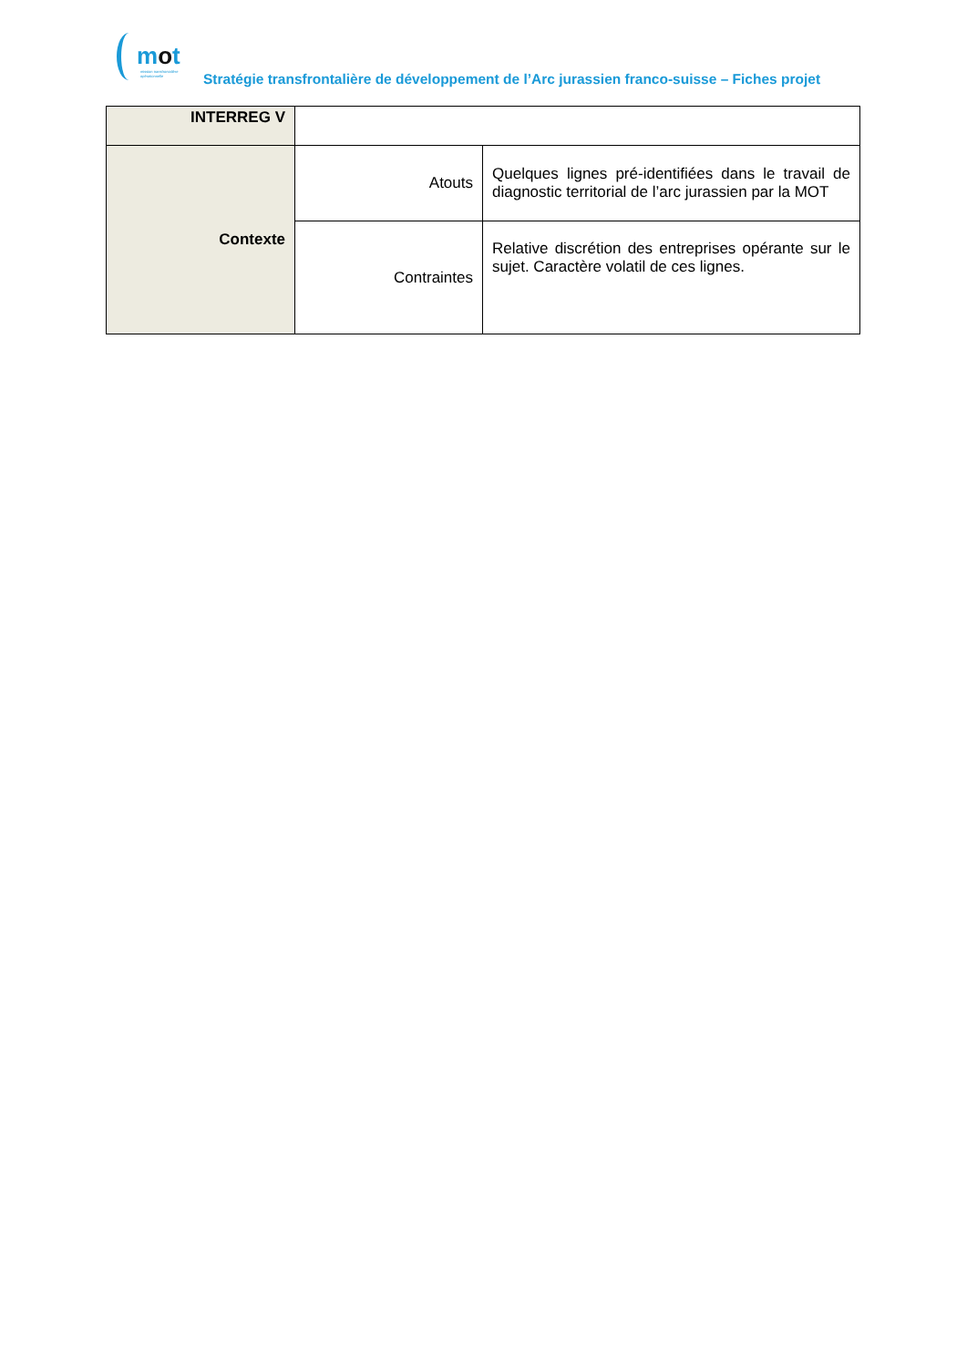mot
mission transfrontalière opérationnelle
Stratégie transfrontalière de développement de l’Arc jurassien franco-suisse – Fiches projet
| INTERREG V | | |
| Contexte | Atouts | Quelques lignes pré-identifiées dans le travail de diagnostic territorial de l’arc jurassien par la MOT |
| | Contraintes | Relative discrétion des entreprises opérante sur le sujet. Caractère volatil de ces lignes. |